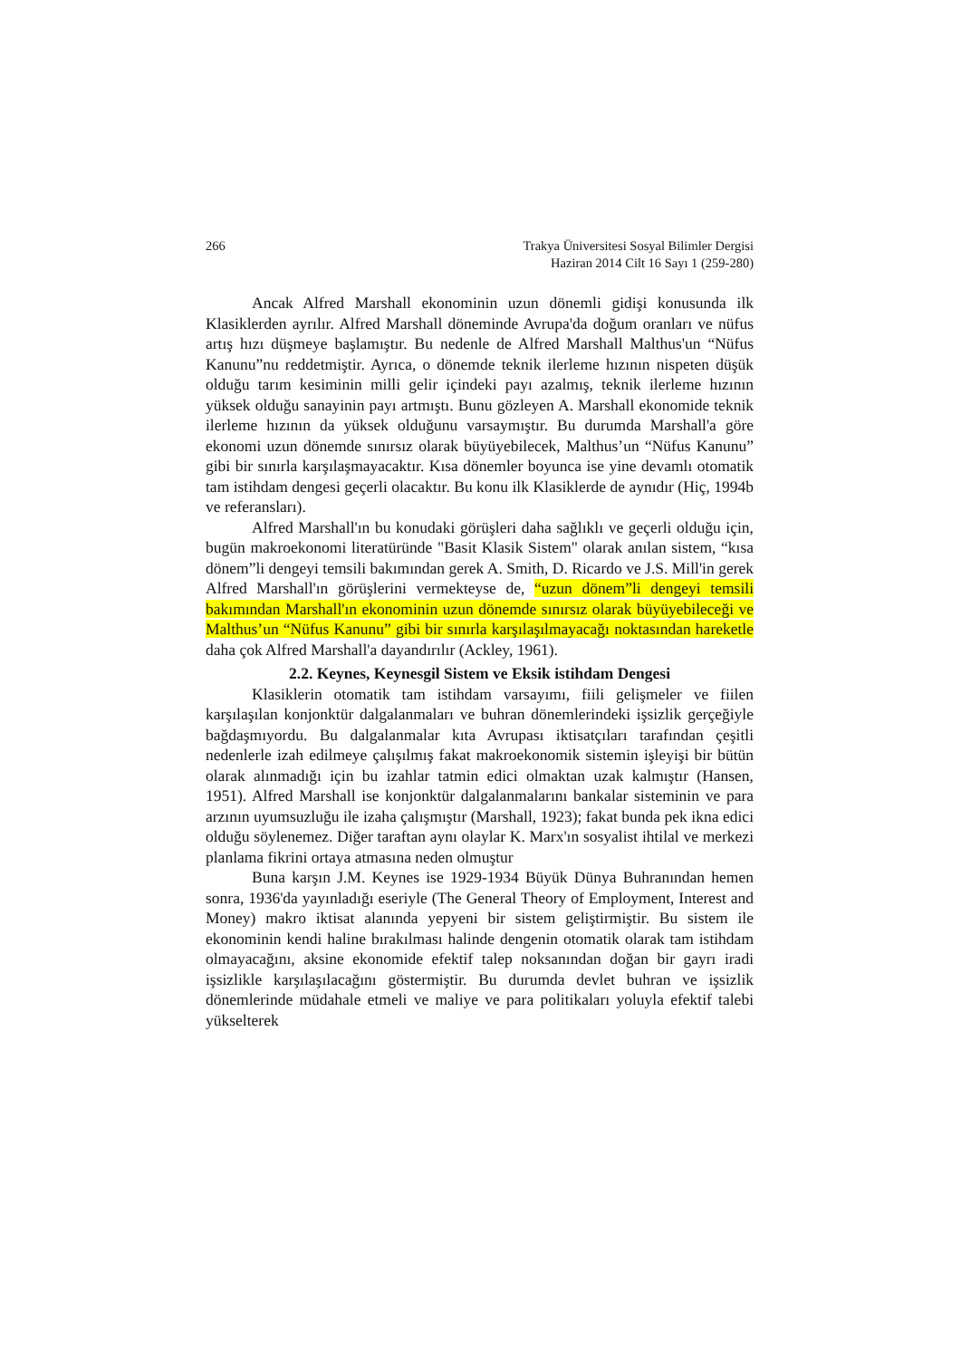266 Trakya Üniversitesi Sosyal Bilimler Dergisi
Haziran 2014 Cilt 16 Sayı 1 (259-280)
Ancak Alfred Marshall ekonominin uzun dönemli gidişi konusunda ilk Klasiklerden ayrılır. Alfred Marshall döneminde Avrupa'da doğum oranları ve nüfus artış hızı düşmeye başlamıştır. Bu nedenle de Alfred Marshall Malthus'un “Nüfus Kanunu”nu reddetmiştir. Ayrıca, o dönemde teknik ilerleme hızının nispeten düşük olduğu tarım kesiminin milli gelir içindeki payı azalmış, teknik ilerleme hızının yüksek olduğu sanayinin payı artmıştı. Bunu gözleyen A. Marshall ekonomide teknik ilerleme hızının da yüksek olduğunu varsaymıştır. Bu durumda Marshall'a göre ekonomi uzun dönemde sınırsız olarak büyüyebilecek, Malthus’un “Nüfus Kanunu” gibi bir sınırla karşılaşmayacaktır. Kısa dönemler boyunca ise yine devamlı otomatik tam istihdam dengesi geçerli olacaktır. Bu konu ilk Klasiklerde de aynıdır (Hiç, 1994b ve referansları).
Alfred Marshall'ın bu konudaki görüşleri daha sağlıklı ve geçerli olduğu için, bugün makroekonomi literatüründe "Basit Klasik Sistem" olarak anılan sistem, “kısa dönem”li dengeyi temsili bakımından gerek A. Smith, D. Ricardo ve J.S. Mill'in gerek Alfred Marshall'ın görüşlerini vermekteyse de, “uzun dönem”li dengeyi temsili bakımından Marshall'ın ekonominin uzun dönemde sınırsız olarak büyüyebileceği ve Malthus’un “Nüfus Kanunu” gibi bir sınırla karşılaşılmayacağı noktasından hareketle daha çok Alfred Marshall'a dayandırılır (Ackley, 1961).
2.2. Keynes, Keynesgil Sistem ve Eksik istihdam Dengesi
Klasiklerin otomatik tam istihdam varsayımı, fiili gelişmeler ve fiilen karşılaşılan konjonktür dalgalanmaları ve buhran dönemlerindeki işsizlik gerçeğiyle bağdaşmıyordu. Bu dalgalanmalar kıta Avrupası iktisatçıları tarafından çeşitli nedenlerle izah edilmeye çalışılmış fakat makroekonomik sistemin işleyişi bir bütün olarak alınmadığı için bu izahlar tatmin edici olmaktan uzak kalmıştır (Hansen, 1951). Alfred Marshall ise konjonktür dalgalanmalarını bankalar sisteminin ve para arzının uyumsuzluğu ile izaha çalışmıştır (Marshall, 1923); fakat bunda pek ikna edici olduğu söylenemez. Diğer taraftan aynı olaylar K. Marx'ın sosyalist ihtilal ve merkezi planlama fikrini ortaya atmasına neden olmuştur
Buna karşın J.M. Keynes ise 1929-1934 Büyük Dünya Buhranından hemen sonra, 1936'da yayınladığı eseriyle (The General Theory of Employment, Interest and Money) makro iktisat alanında yepyeni bir sistem geliştirmiştir. Bu sistem ile ekonominin kendi haline bırakılması halinde dengenin otomatik olarak tam istihdam olmayacağını, aksine ekonomide efektif talep noksanından doğan bir gayrı iradi işsizlikle karşılaşılacağını göstermiştir. Bu durumda devlet buhran ve işsizlik dönemlerinde müdahale etmeli ve maliye ve para politikaları yoluyla efektif talebi yükselterek